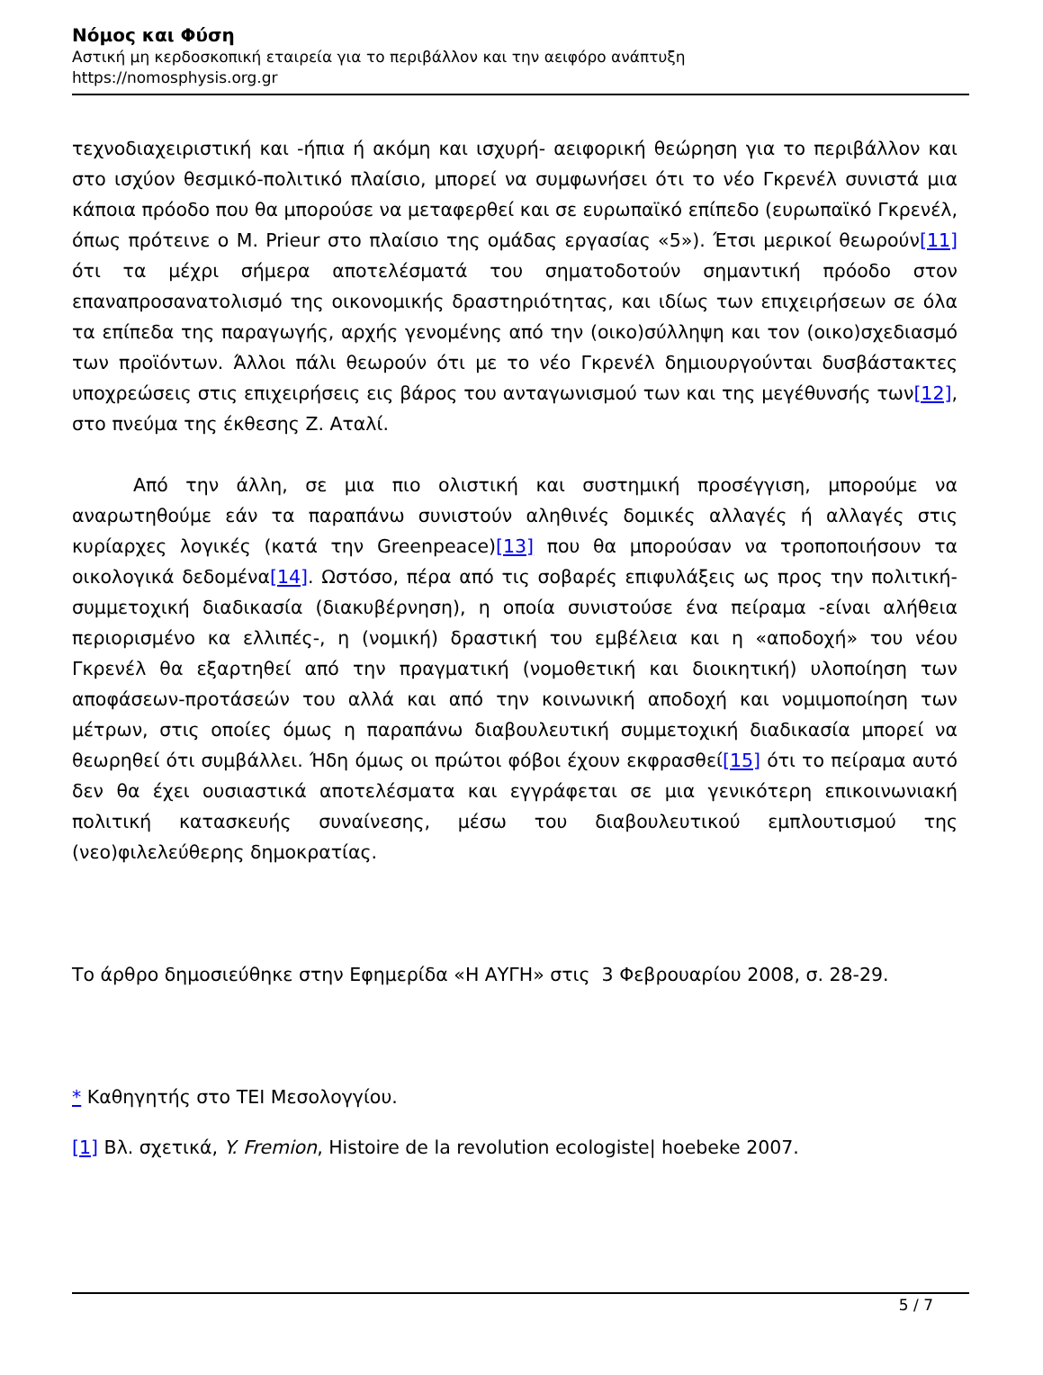Νόμος και Φύση
Αστική μη κερδοσκοπική εταιρεία για το περιβάλλον και την αειφόρο ανάπτυξη
https://nomosphysis.org.gr
τεχνοδιαχειριστική και -ήπια ή ακόμη και ισχυρή- αειφορική θεώρηση για το περιβάλλον και στο ισχύον θεσμικό-πολιτικό πλαίσιο, μπορεί να συμφωνήσει ότι το νέο Γκρενέλ συνιστά μια κάποια πρόοδο που θα μπορούσε να μεταφερθεί και σε ευρωπαϊκό επίπεδο (ευρωπαϊκό Γκρενέλ, όπως πρότεινε ο Μ. Prieur στο πλαίσιο της ομάδας εργασίας «5»). Έτσι μερικοί θεωρούν[11] ότι τα μέχρι σήμερα αποτελέσματά του σηματοδοτούν σημαντική πρόοδο στον επαναπροσανατολισμό της οικονομικής δραστηριότητας, και ιδίως των επιχειρήσεων σε όλα τα επίπεδα της παραγωγής, αρχής γενομένης από την (οικο)σύλληψη και τον (οικο)σχεδιασμό των προϊόντων. Άλλοι πάλι θεωρούν ότι με το νέο Γκρενέλ δημιουργούνται δυσβάστακτες υποχρεώσεις στις επιχειρήσεις εις βάρος του ανταγωνισμού των και της μεγέθυνσής των[12], στο πνεύμα της έκθεσης Ζ. Αταλί.
Από την άλλη, σε μια πιο ολιστική και συστημική προσέγγιση, μπορούμε να αναρωτηθούμε εάν τα παραπάνω συνιστούν αληθινές δομικές αλλαγές ή αλλαγές στις κυρίαρχες λογικές (κατά την Greenpeace)[13] που θα μπορούσαν να τροποποιήσουν τα οικολογικά δεδομένα[14]. Ωστόσο, πέρα από τις σοβαρές επιφυλάξεις ως προς την πολιτική-συμμετοχική διαδικασία (διακυβέρνηση), η οποία συνιστούσε ένα πείραμα -είναι αλήθεια περιορισμένο κα ελλιπές-, η (νομική) δραστική του εμβέλεια και η «αποδοχή» του νέου Γκρενέλ θα εξαρτηθεί από την πραγματική (νομοθετική και διοικητική) υλοποίηση των αποφάσεων-προτάσεών του αλλά και από την κοινωνική αποδοχή και νομιμοποίηση των μέτρων, στις οποίες όμως η παραπάνω διαβουλευτική συμμετοχική διαδικασία μπορεί να θεωρηθεί ότι συμβάλλει. Ήδη όμως οι πρώτοι φόβοι έχουν εκφρασθεί[15] ότι το πείραμα αυτό δεν θα έχει ουσιαστικά αποτελέσματα και εγγράφεται σε μια γενικότερη επικοινωνιακή πολιτική κατασκευής συναίνεσης, μέσω του διαβουλευτικού εμπλουτισμού της (νεο)φιλελεύθερης δημοκρατίας.
Το άρθρο δημοσιεύθηκε στην Εφημερίδα «Η ΑΥΓΗ» στις 3 Φεβρουαρίου 2008, σ. 28-29.
* Καθηγητής στο ΤΕΙ Μεσολογγίου.
[1] Βλ. σχετικά, Y. Fremion, Histoire de la revolution ecologiste| hoebeke 2007.
5 / 7